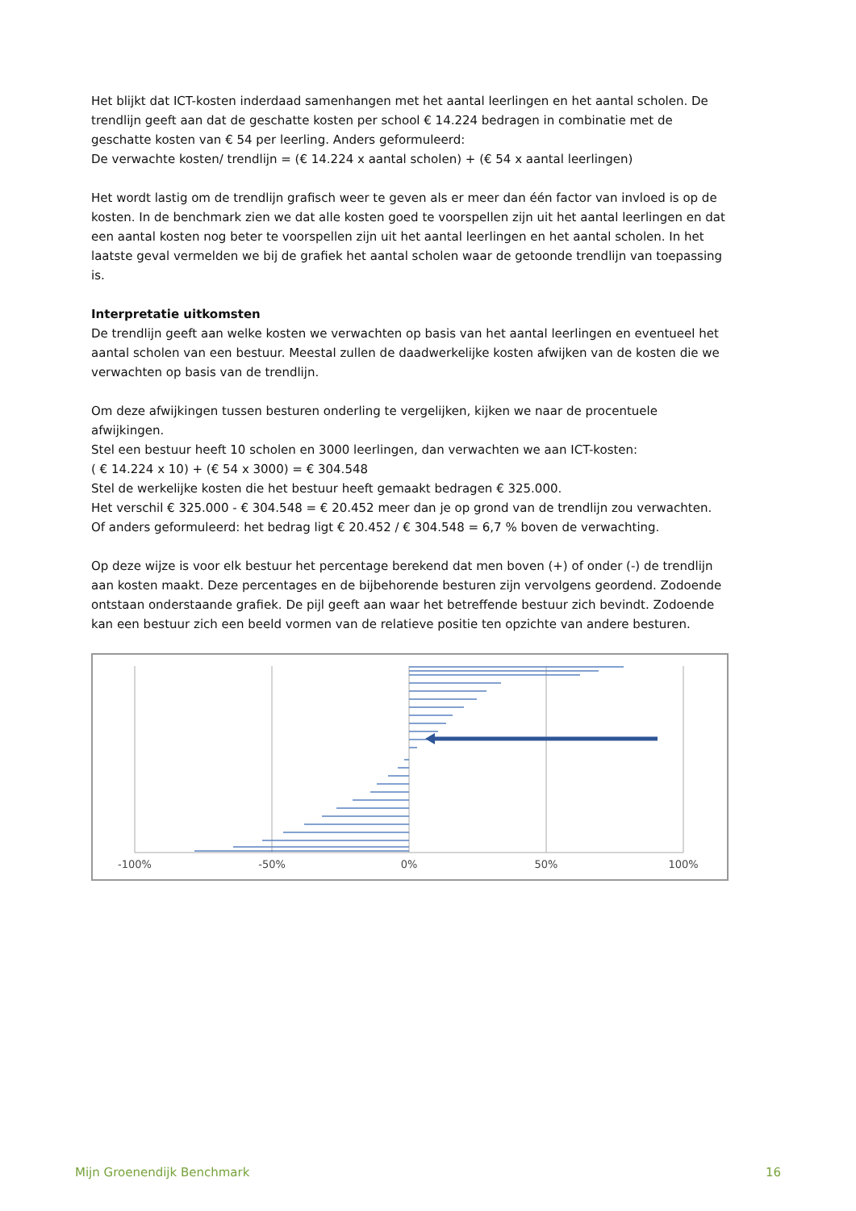Het blijkt dat ICT-kosten inderdaad samenhangen met het aantal leerlingen en het aantal scholen. De trendlijn geeft aan dat de geschatte kosten per school € 14.224 bedragen in combinatie met de geschatte kosten van € 54 per leerling. Anders geformuleerd:
De verwachte kosten/ trendlijn = (€ 14.224 x aantal scholen) + (€ 54 x aantal leerlingen)
Het wordt lastig om de trendlijn grafisch weer te geven als er meer dan één factor van invloed is op de kosten. In de benchmark zien we dat alle kosten goed te voorspellen zijn uit het aantal leerlingen en dat een aantal kosten nog beter te voorspellen zijn uit het aantal leerlingen en het aantal scholen. In het laatste geval vermelden we bij de grafiek het aantal scholen waar de getoonde trendlijn van toepassing is.
Interpretatie uitkomsten
De trendlijn geeft aan welke kosten we verwachten op basis van het aantal leerlingen en eventueel het aantal scholen van een bestuur. Meestal zullen de daadwerkelijke kosten afwijken van de kosten die we verwachten op basis van de trendlijn.
Om deze afwijkingen tussen besturen onderling te vergelijken, kijken we naar de procentuele afwijkingen.
Stel een bestuur heeft 10 scholen en 3000 leerlingen, dan verwachten we aan ICT-kosten:
( € 14.224 x 10) + (€ 54 x 3000) = € 304.548
Stel de werkelijke kosten die het bestuur heeft gemaakt bedragen € 325.000.
Het verschil € 325.000 - € 304.548 = € 20.452 meer dan je op grond van de trendlijn zou verwachten.
Of anders geformuleerd: het bedrag ligt € 20.452 / € 304.548 = 6,7 % boven de verwachting.
Op deze wijze is voor elk bestuur het percentage berekend dat men boven (+) of onder (-) de trendlijn aan kosten maakt. Deze percentages en de bijbehorende besturen zijn vervolgens geordend. Zodoende ontstaan onderstaande grafiek. De pijl geeft aan waar het betreffende bestuur zich bevindt. Zodoende kan een bestuur zich een beeld vormen van de relatieve positie ten opzichte van andere besturen.
-100%
-50%
0%
50%
100%
Mijn Groenendijk Benchmark 16